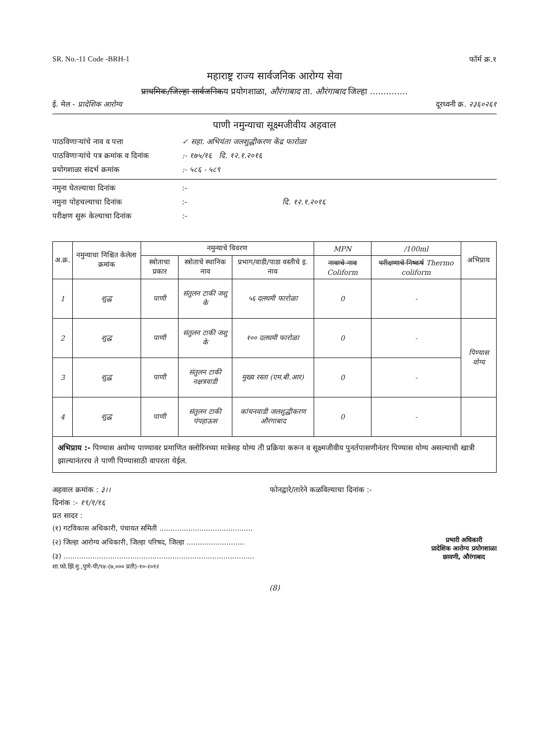SR. No.-11 Code -BRH-1 फॉर्म क्र.१
महाराष्ट्र राज्य सार्वजनिक आरोग्य सेवा
प्राथमिक/जिल्हा सार्वजनिकय प्रयोगशाळा, औरंगाबाद ता. औरंगाबाद जिल्हा ..............
ई. मेल - प्रादेशिक आरोग्य दूरध्वनी क्र. २३६०२६१
पाणी नमुन्याचा सूक्ष्मजीवीय अहवाल
पाठविणाऱ्यांचे नाव व पत्ता ✓ सहा. अभियंता जलशुद्धीकरण केंद्र फारोळा
पाठविणाऱ्यांचे पत्र क्रमांक व दिनांक:- १७५/१६ दि. १२.१.२०१६
प्रयोगशाळा संदर्भ क्रमांक:- ५८६ - ५८९
नमुना घेतल्याचा दिनांक:-
नमुना पोहचल्याचा दिनांक:- दि. १२.१.२०१६
परीक्षण सुरू केल्याचा दिनांक:-
| अ.क्र. | नमुन्याचा निश्चित केलेला क्रमांक | नमुन्याचे विवरण | | | MPN | /100ml | अभिप्राय |
| --- | --- | --- | --- | --- | --- | --- | --- |
| | | स्त्रोताचा प्रकार | स्त्रोताचे स्थानिक नाव | प्रभाग/वाडी/पाडा वस्तीचे इ. नाव | नावाचे नाव Coliform | परीक्षणाचे निष्कर्ष Thermo coliform | |
| 1 | शुद्ध | पाणी | संतुलन टाकी जशु के | ५६ दलघमी फारोळा | 0 | - | |
| 2 | शुद्ध | पाणी | संतुलन टाकी जशु के | १०० दलघमी फारोळा | 0 | - | पिण्यास योग्य |
| 3 | शुद्ध | पाणी | संतुलन टाकी नक्षत्रवाडी | मुख्य रस्ता (एम.बी.आर) | 0 | - | |
| 4 | शुद्ध | पाणी | संतुलन टाकी पंपहाऊस | कांचनवाडी जलशुद्धीकरण औरंगाबाद | 0 | - | |
अभिप्राय :- पिण्यास अयोग्य पाण्यावर प्रमाणित क्लोरिनच्या मात्रेसह योग्य ती प्रक्रिया करून व सूक्ष्मजीवीय पुनर्तपासणीनंतर पिण्यास योग्य असल्याची खात्री झाल्यानंतरच ते पाणी पिण्यासाठी वापरता येईल.
अहवाल क्रमांक : ३।। फोनद्वारे/तारेने कळविल्याचा दिनांक :-
दिनांक :- १९/१/१६
प्रत सादर :
(१) गटविकास अधिकारी, पंचायत समिती ..........................................
(२) जिल्हा आरोग्य अधिकारी, जिल्हा परिषद, जिल्हा ..........................
(३) ......................................................................................
प्रभारी अधिकारी
प्रादेशिक आरोग्य प्रयोगशाळा
छावणी, औरंगाबाद
शा.फो.झिं.मु.,पुणे-पी/९४-(७,००० प्रती)-१०-२०१२
(8)